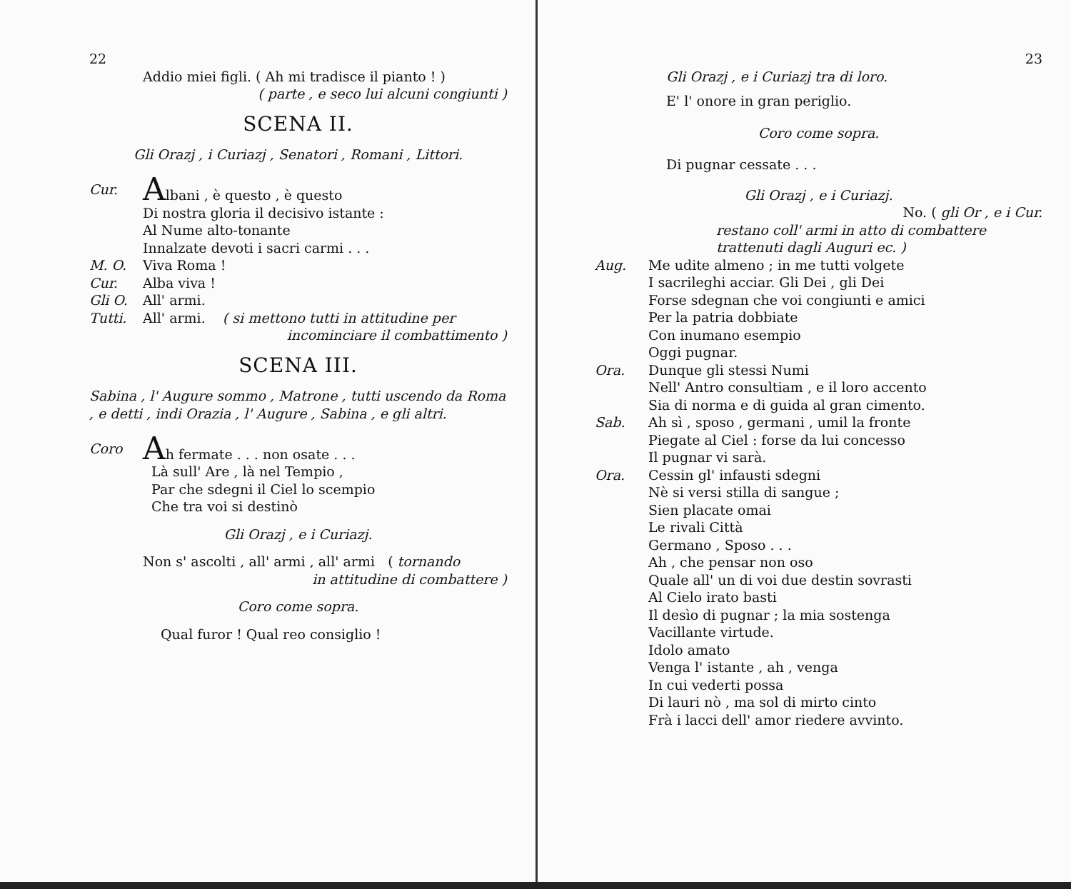22
Addio miei figli. ( Ah mi tradisce il pianto ! )
( parte , e seco lui alcuni congiunti )
SCENA II.
Gli Orazj , i Curiazj , Senatori , Romani , Littori.
Cur. Albani , è questo , è questo
Di nostra gloria il decisivo istante :
Al Nume alto-tonante
Innalzate devoti i sacri carmi . . .
M. O. Viva Roma !
Cur. Alba viva !
Gli O. All' armi.
Tutti. All' armi. ( si mettono tutti in attitudine per
incominciare il combattimento )
SCENA III.
Sabina , l' Augure sommo , Matrone , tutti uscendo da Roma , e detti , indi Orazia , l' Augure , Sabina , e gli altri.
Coro Ah fermate . . . non osate . . .
Là sull' Are , là nel Tempio ,
Par che sdegni il Ciel lo scempio
Che tra voi si destinò
Gli Orazj , e i Curiazj.
Non s' ascolti , all' armi , all' armi ( tornando
in attitudine di combattere )
Coro come sopra.
Qual furor ! Qual reo consiglio !
23
Gli Orazj , e i Curiazj tra di loro.
E' l' onore in gran periglio.
Coro come sopra.
Di pugnar cessate . . .
Gli Orazj , e i Curiazj.
No. ( gli Or , e i Cur.
restano coll' armi in atto di combattere trattenuti dagli Auguri ec. )
Aug. Me udite almeno ; in me tutti volgete
I sacrileghi acciar. Gli Dei , gli Dei
Forse sdegnan che voi congiunti e amici
Per la patria dobbiate
Con inumano esempio
Oggi pugnar.
Ora. Dunque gli stessi Numi
Nell' Antro consultiam , e il loro accento
Sia di norma e di guida al gran cimento.
Sab. Ah sì , sposo , germani , umil la fronte
Piegate al Ciel : forse da lui concesso
Il pugnar vi sarà.
Ora. Cessin gl' infausti sdegni
Nè si versi stilla di sangue ;
Sien placate omai
Le rivali Città
Germano , Sposo . . .
Ah , che pensar non oso
Quale all' un di voi due destin sovrasti
Al Cielo irato basti
Il desìo di pugnar ; la mia sostenga
Vacillante virtude.
Idolo amato
Venga l' istante , ah , venga
In cui vederti possa
Di lauri nò , ma sol di mirto cinto
Frà i lacci dell' amor riedere avvinto.